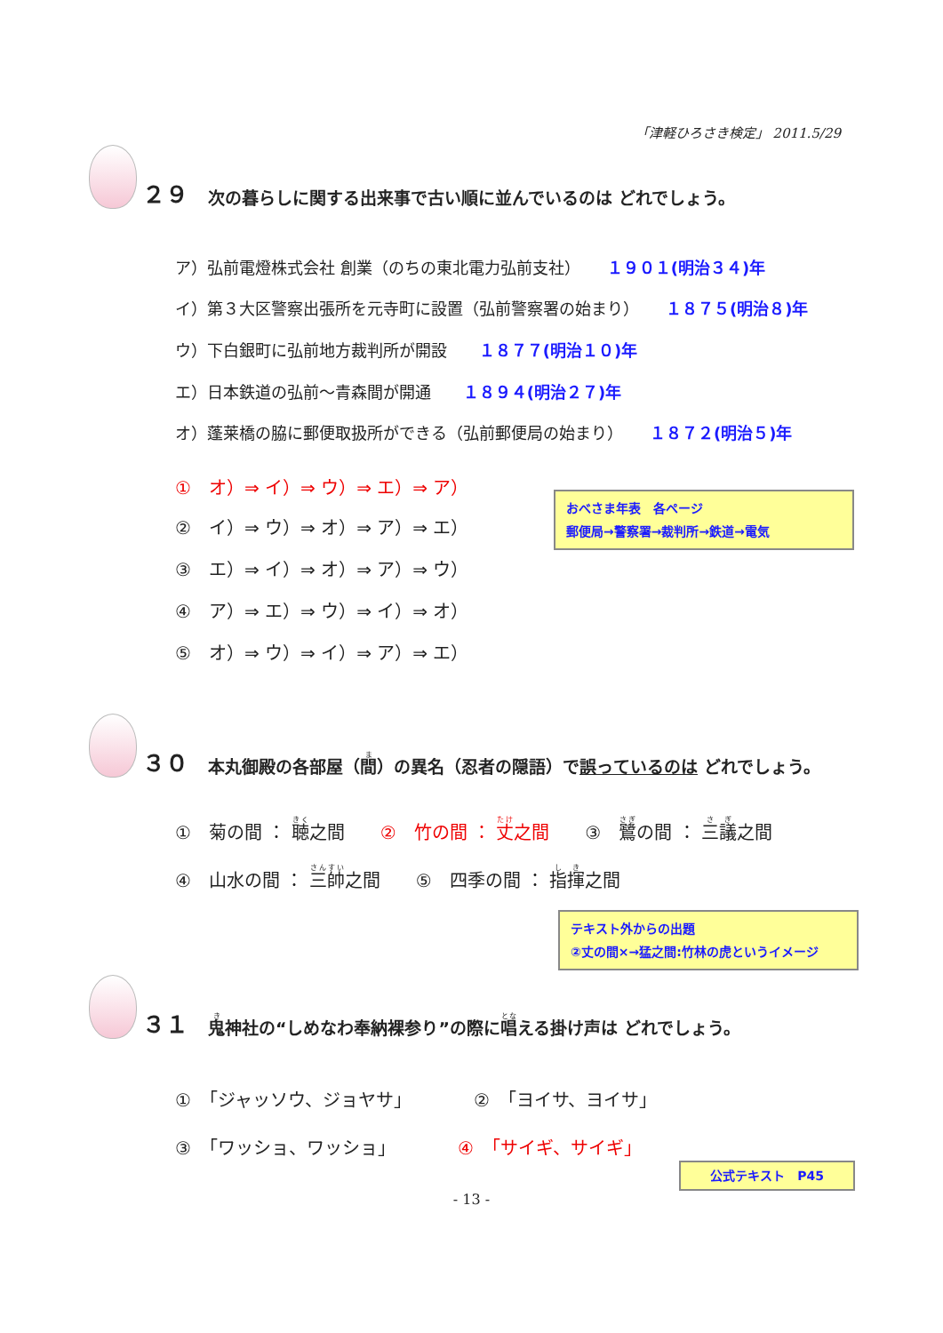「津軽ひろさき検定」 2011.5/29
２９ 次の暮らしに関する出来事で古い順に並んでいるのは どれでしょう。
ア）弘前電燈株式会社 創業（のちの東北電力弘前支社） １９０１(明治３４)年
イ）第３大区警察出張所を元寺町に設置（弘前警察署の始まり） １８７５(明治８)年
ウ）下白銀町に弘前地方裁判所が開設 １８７７(明治１０)年
エ）日本鉄道の弘前～青森間が開通 １８９４(明治２７)年
オ）蓬莱橋の脇に郵便取扱所ができる（弘前郵便局の始まり） １８７２(明治５)年
①　オ）⇒ イ）⇒ ウ）⇒ エ）⇒ ア）
②　イ）⇒ ウ）⇒ オ）⇒ ア）⇒ エ）
③　エ）⇒ イ）⇒ オ）⇒ ア）⇒ ウ）
④　ア）⇒ エ）⇒ ウ）⇒ イ）⇒ オ）
⑤　オ）⇒ ウ）⇒ イ）⇒ ア）⇒ エ）
おべさま年表　各ページ
郵便局→警察署→裁判所→鉄道→電気
３０ 本丸御殿の各部屋（間）の異名（忍者の隠語）で誤っているのは どれでしょう。
①　菊の間 ： 聴之間　　②　竹の間 ： 丈之間　　③　鷺の間 ： 三議之間
④　山水の間 ： 三帥之間　　⑤　四季の間 ： 指揮之間
テキスト外からの出題
②丈の間×→猛之間:竹林の虎というイメージ
３１ 鬼神社の“しめなわ奉納裸参り”の際に唱える掛け声は どれでしょう。
①　「ジャッソウ、ジョヤサ」　　　　②　「ヨイサ、ヨイサ」
③　「ワッショ、ワッショ」　　　　④　「サイギ、サイギ」
公式テキスト　P45
- 13 -